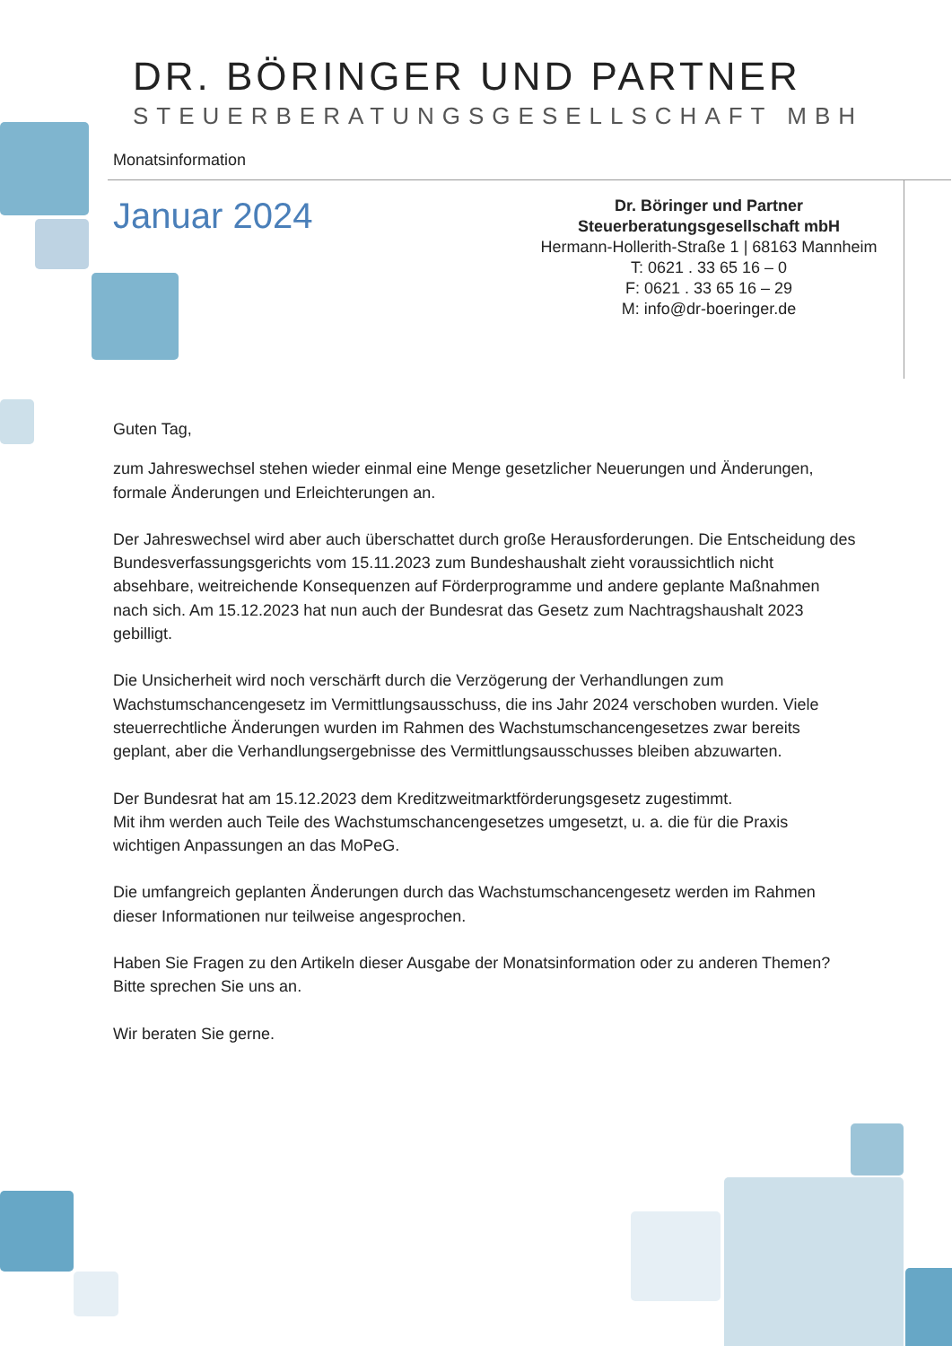DR. BÖRINGER UND PARTNER
STEUERBERATUNGSGESELLSCHAFT MBH
Monatsinformation
Januar 2024
Dr. Böringer und Partner
Steuerberatungsgesellschaft mbH
Hermann-Hollerith-Straße 1 | 68163 Mannheim
T: 0621 . 33 65 16 – 0
F: 0621 . 33 65 16 – 29
M: info@dr-boeringer.de
Guten Tag,
zum Jahreswechsel stehen wieder einmal eine Menge gesetzlicher Neuerungen und Änderungen, formale Änderungen und Erleichterungen an.
Der Jahreswechsel wird aber auch überschattet durch große Herausforderungen. Die Entscheidung des Bundesverfassungsgerichts vom 15.11.2023 zum Bundeshaushalt zieht voraussichtlich nicht absehbare, weitreichende Konsequenzen auf Förderprogramme und andere geplante Maßnahmen nach sich. Am 15.12.2023 hat nun auch der Bundesrat das Gesetz zum Nachtragshaushalt 2023 gebilligt.
Die Unsicherheit wird noch verschärft durch die Verzögerung der Verhandlungen zum Wachstumschancengesetz im Vermittlungsausschuss, die ins Jahr 2024 verschoben wurden. Viele steuerrechtliche Änderungen wurden im Rahmen des Wachstumschancengesetzes zwar bereits geplant, aber die Verhandlungsergebnisse des Vermittlungsausschusses bleiben abzuwarten.
Der Bundesrat hat am 15.12.2023 dem Kreditzweitmarktförderungsgesetz zugestimmt.
Mit ihm werden auch Teile des Wachstumschancengesetzes umgesetzt, u. a. die für die Praxis wichtigen Anpassungen an das MoPeG.
Die umfangreich geplanten Änderungen durch das Wachstumschancengesetz werden im Rahmen dieser Informationen nur teilweise angesprochen.
Haben Sie Fragen zu den Artikeln dieser Ausgabe der Monatsinformation oder zu anderen Themen?
Bitte sprechen Sie uns an.
Wir beraten Sie gerne.